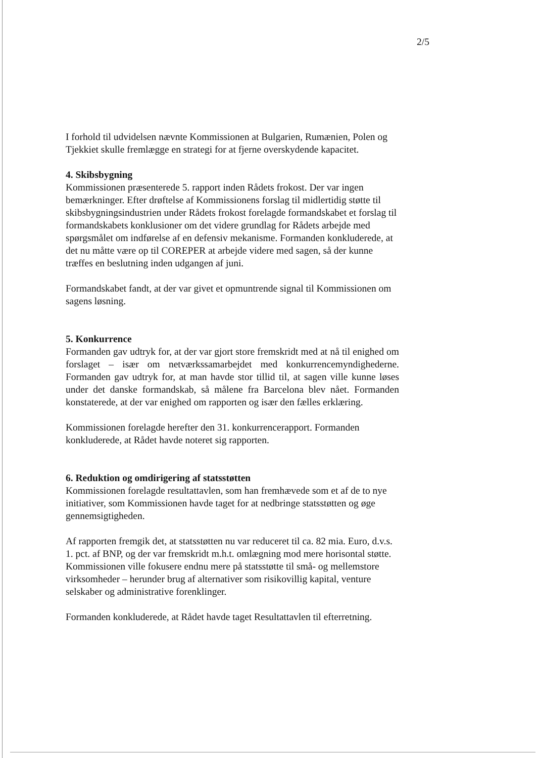2/5
I forhold til udvidelsen nævnte Kommissionen at Bulgarien, Rumænien, Polen og Tjekkiet skulle fremlægge en strategi for at fjerne overskydende kapacitet.
4. Skibsbygning
Kommissionen præsenterede 5. rapport inden Rådets frokost. Der var ingen bemærkninger. Efter drøftelse af Kommissionens forslag til midlertidig støtte til skibsbygningsindustrien under Rådets frokost forelagde formandskabet et forslag til formandskabets konklusioner om det videre grundlag for Rådets arbejde med spørgsmålet om indførelse af en defensiv mekanisme. Formanden konkluderede, at det nu måtte være op til COREPER at arbejde videre med sagen, så der kunne træffes en beslutning inden udgangen af juni.
Formandskabet fandt, at der var givet et opmuntrende signal til Kommissionen om sagens løsning.
5. Konkurrence
Formanden gav udtryk for, at der var gjort store fremskridt med at nå til enighed om forslaget – især om netværkssamarbejdet med konkurrencemyndighederne. Formanden gav udtryk for, at man havde stor tillid til, at sagen ville kunne løses under det danske formandskab, så målene fra Barcelona blev nået. Formanden konstaterede, at der var enighed om rapporten og især den fælles erklæring.
Kommissionen forelagde herefter den 31. konkurrencerapport. Formanden konkluderede, at Rådet havde noteret sig rapporten.
6. Reduktion og omdirigering af statsstøtten
Kommissionen forelagde resultattavlen, som han fremhævede som et af de to nye initiativer, som Kommissionen havde taget for at nedbringe statsstøtten og øge gennemsigtigheden.
Af rapporten fremgik det, at statsstøtten nu var reduceret til ca. 82 mia. Euro, d.v.s. 1. pct. af BNP, og der var fremskridt m.h.t. omlægning mod mere horisontal støtte. Kommissionen ville fokusere endnu mere på statsstøtte til små- og mellemstore virksomheder – herunder brug af alternativer som risikovillig kapital, venture selskaber og administrative forenklinger.
Formanden konkluderede, at Rådet havde taget Resultattavlen til efterretning.